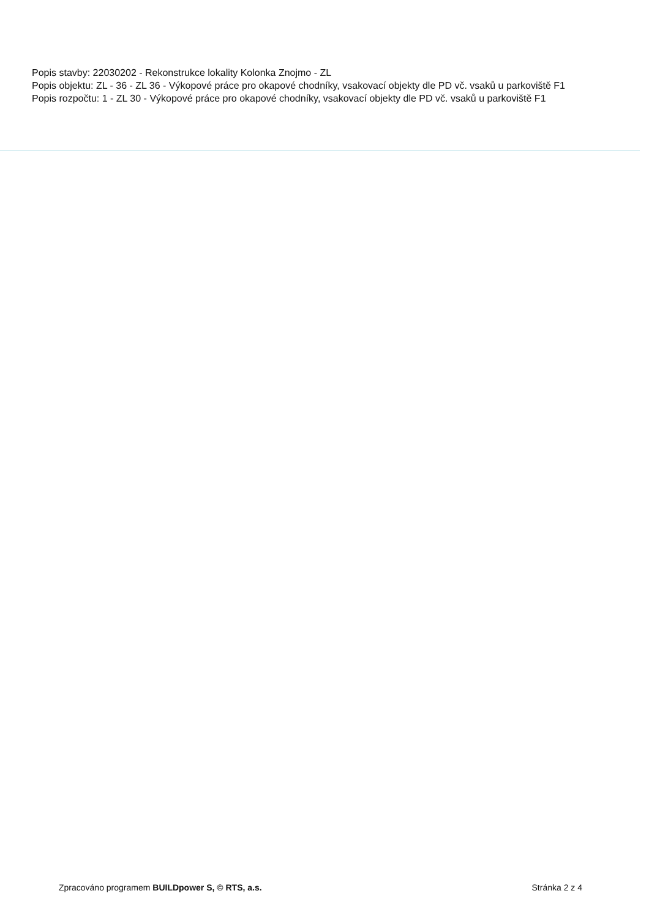Popis stavby: 22030202 - Rekonstrukce lokality Kolonka Znojmo - ZL
Popis objektu: ZL - 36 - ZL 36 - Výkopové práce pro okapové chodníky, vsakovací objekty dle PD vč. vsaků u parkoviště F1
Popis rozpočtu: 1 - ZL 30 - Výkopové práce pro okapové chodníky, vsakovací objekty dle PD vč. vsaků u parkoviště F1
Zpracováno programem BUILDpower S, © RTS, a.s. Stránka 2 z 4